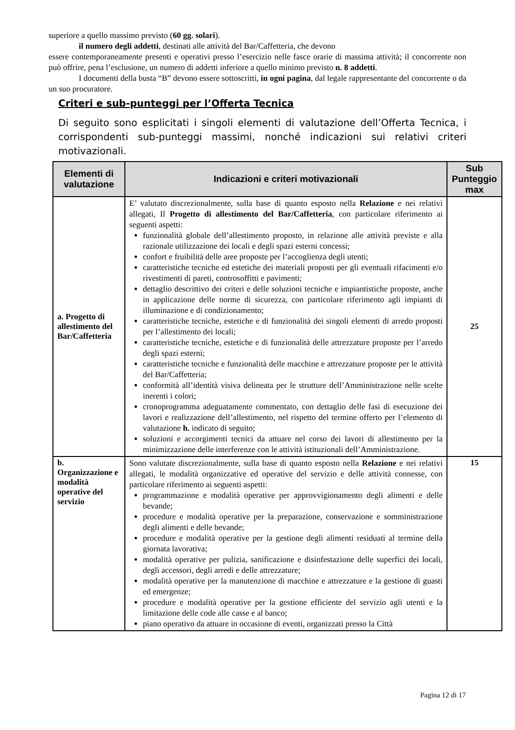superiore a quello massimo previsto (60 gg. solari).
il numero degli addetti, destinati alle attività del Bar/Caffetteria, che devono
essere contemporaneamente presenti e operativi presso l’esercizio nelle fasce orarie di massima attività; il concorrente non può offrire, pena l’esclusione, un numero di addetti inferiore a quello minimo previsto n. 8 addetti.
I documenti della busta “B” devono essere sottoscritti, in ogni pagina, dal legale rappresentante del concorrente o da un suo procuratore.
Criteri e sub-punteggi per l’Offerta Tecnica
Di seguito sono esplicitati i singoli elementi di valutazione dell’Offerta Tecnica, i corrispondenti sub-punteggi massimi, nonché indicazioni sui relativi criteri motivazionali.
| Elementi di valutazione | Indicazioni e criteri motivazionali | Sub Punteggio max |
| --- | --- | --- |
| a. Progetto di allestimento del Bar/Caffetteria | E’ valutato discrezionalmente, sulla base di quanto esposto nella Relazione e nei relativi allegati, Il Progetto di allestimento del Bar/Caffetteria , con particolare riferimento ai seguenti aspetti: funzionalità globale dell’allestimento proposto, in relazione alle attività previste e alla razionale utilizzazione dei locali e degli spazi esterni concessi; confort e fruibilità delle aree proposte per l’accoglienza degli utenti; caratteristiche tecniche ed estetiche dei materiali proposti per gli eventuali rifacimenti e/o rivestimenti di pareti, controsoffitti e pavimenti; dettaglio descrittivo dei criteri e delle soluzioni tecniche e impiantistiche proposte, anche in applicazione delle norme di sicurezza, con particolare riferimento agli impianti di illuminazione e di condizionamento; caratteristiche tecniche, estetiche e di funzionalità dei singoli elementi di arredo proposti per l’allestimento dei locali; caratteristiche tecniche, estetiche e di funzionalità delle attrezzature proposte per l’arredo degli spazi esterni; caratteristiche tecniche e funzionalità delle macchine e attrezzature proposte per le attività del Bar/Caffetteria; conformità all’identità visiva delineata per le strutture dell’Amministrazione nelle scelte inerenti i colori; cronoprogramma adeguatamente commentato, con dettaglio delle fasi di esecuzione dei lavori e realizzazione dell’allestimento, nel rispetto del termine offerto per l’elemento di valutazione h. indicato di seguito; soluzioni e accorgimenti tecnici da attuare nel corso dei lavori di allestimento per la minimizzazione delle interferenze con le attività istituzionali dell’Amministrazione. | 25 |
| b. Organizzazione e modalità operative del servizio | Sono valutate discrezionalmente, sulla base di quanto esposto nella Relazione e nei relativi allegati, le modalità organizzative ed operative del servizio e delle attività connesse, con particolare riferimento ai seguenti aspetti: programmazione e modalità operative per approvvigionamento degli alimenti e delle bevande; procedure e modalità operative per la preparazione, conservazione e somministrazione degli alimenti e delle bevande; procedure e modalità operative per la gestione degli alimenti residuati al termine della giornata lavorativa; modalità operative per pulizia, sanificazione e disinfestazione delle superfici dei locali, degli accessori, degli arredi e delle attrezzature; modalità operative per la manutenzione di macchine e attrezzature e la gestione di guasti ed emergenze; procedure e modalità operative per la gestione efficiente del servizio agli utenti e la limitazione delle code alle casse e al banco; piano operativo da attuare in occasione di eventi, organizzati presso la Città | 15 |
Pagina 12 di 17